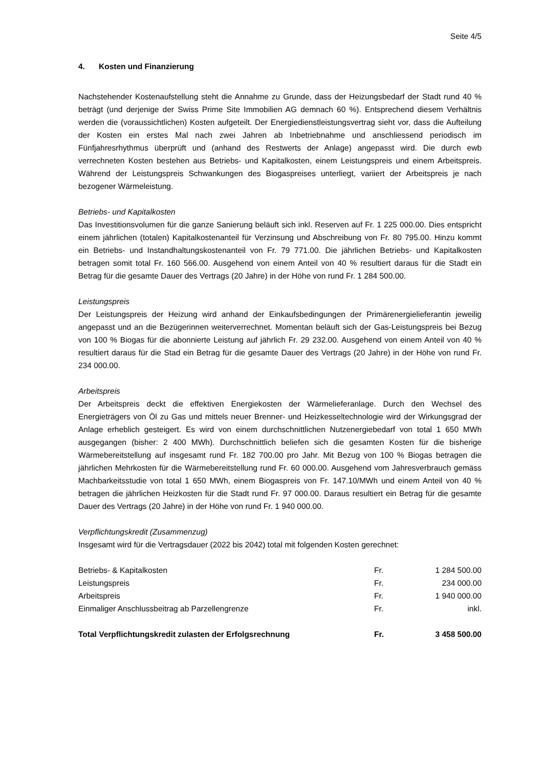Seite 4/5
4. Kosten und Finanzierung
Nachstehender Kostenaufstellung steht die Annahme zu Grunde, dass der Heizungsbedarf der Stadt rund 40 % beträgt (und derjenige der Swiss Prime Site Immobilien AG demnach 60 %). Entsprechend diesem Verhältnis werden die (voraussichtlichen) Kosten aufgeteilt. Der Energiedienstleistungsvertrag sieht vor, dass die Aufteilung der Kosten ein erstes Mal nach zwei Jahren ab Inbetriebnahme und anschliessend periodisch im Fünfjahresrhythmus überprüft und (anhand des Restwerts der Anlage) angepasst wird. Die durch ewb verrechneten Kosten bestehen aus Betriebs- und Kapitalkosten, einem Leistungspreis und einem Arbeitspreis. Während der Leistungspreis Schwankungen des Biogaspreises unterliegt, variiert der Arbeitspreis je nach bezogener Wärmeleistung.
Betriebs- und Kapitalkosten
Das Investitionsvolumen für die ganze Sanierung beläuft sich inkl. Reserven auf Fr. 1 225 000.00. Dies entspricht einem jährlichen (totalen) Kapitalkostenanteil für Verzinsung und Abschreibung von Fr. 80 795.00. Hinzu kommt ein Betriebs- und Instandhaltungskostenanteil von Fr. 79 771.00. Die jährlichen Betriebs- und Kapitalkosten betragen somit total Fr. 160 566.00. Ausgehend von einem Anteil von 40 % resultiert daraus für die Stadt ein Betrag für die gesamte Dauer des Vertrags (20 Jahre) in der Höhe von rund Fr. 1 284 500.00.
Leistungspreis
Der Leistungspreis der Heizung wird anhand der Einkaufsbedingungen der Primärenergielieferantin jeweilig angepasst und an die Bezügerinnen weiterverrechnet. Momentan beläuft sich der Gas-Leistungspreis bei Bezug von 100 % Biogas für die abonnierte Leistung auf jährlich Fr. 29 232.00. Ausgehend von einem Anteil von 40 % resultiert daraus für die Stad ein Betrag für die gesamte Dauer des Vertrags (20 Jahre) in der Höhe von rund Fr. 234 000.00.
Arbeitspreis
Der Arbeitspreis deckt die effektiven Energiekosten der Wärmelieferanlage. Durch den Wechsel des Energieträgers von Öl zu Gas und mittels neuer Brenner- und Heizkesseltechnologie wird der Wirkungsgrad der Anlage erheblich gesteigert. Es wird von einem durchschnittlichen Nutzenergiebedarf von total 1 650 MWh ausgegangen (bisher: 2 400 MWh). Durchschnittlich beliefen sich die gesamten Kosten für die bisherige Wärmebereitstellung auf insgesamt rund Fr. 182 700.00 pro Jahr. Mit Bezug von 100 % Biogas betragen die jährlichen Mehrkosten für die Wärmebereitstellung rund Fr. 60 000.00. Ausgehend vom Jahresverbrauch gemäss Machbarkeitsstudie von total 1 650 MWh, einem Biogaspreis von Fr. 147.10/MWh und einem Anteil von 40 % betragen die jährlichen Heizkosten für die Stadt rund Fr. 97 000.00. Daraus resultiert ein Betrag für die gesamte Dauer des Vertrags (20 Jahre) in der Höhe von rund Fr. 1 940 000.00.
Verpflichtungskredit (Zusammenzug)
Insgesamt wird für die Vertragsdauer (2022 bis 2042) total mit folgenden Kosten gerechnet:
| Betriebs- & Kapitalkosten | Fr. | 1 284 500.00 |
| Leistungspreis | Fr. | 234 000.00 |
| Arbeitspreis | Fr. | 1 940 000.00 |
| Einmaliger Anschlussbeitrag ab Parzellengrenze | Fr. | inkl. |
| Total Verpflichtungskredit zulasten der Erfolgsrechnung | Fr. | 3 458 500.00 |